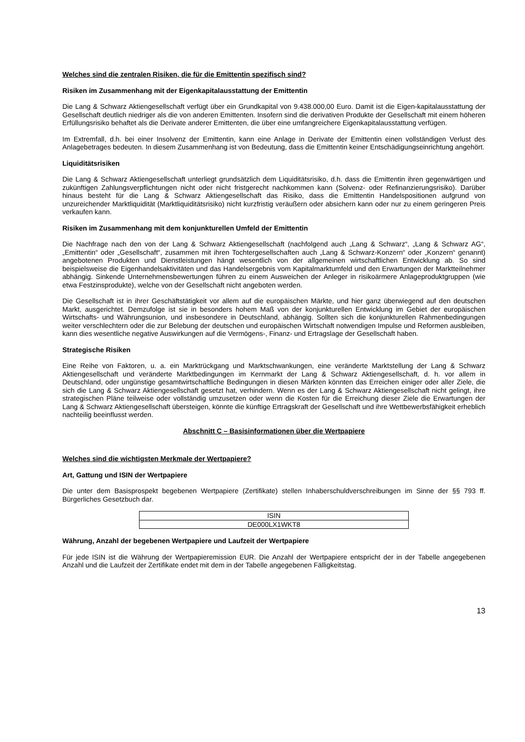Welches sind die zentralen Risiken, die für die Emittentin spezifisch sind?
Risiken im Zusammenhang mit der Eigenkapitalausstattung der Emittentin
Die Lang & Schwarz Aktiengesellschaft verfügt über ein Grundkapital von 9.438.000,00 Euro. Damit ist die Eigen-kapitalausstattung der Gesellschaft deutlich niedriger als die von anderen Emittenten. Insofern sind die derivativen Produkte der Gesellschaft mit einem höheren Erfüllungsrisiko behaftet als die Derivate anderer Emittenten, die über eine umfangreichere Eigenkapitalausstattung verfügen.
Im Extremfall, d.h. bei einer Insolvenz der Emittentin, kann eine Anlage in Derivate der Emittentin einen vollständigen Verlust des Anlagebetrages bedeuten. In diesem Zusammenhang ist von Bedeutung, dass die Emittentin keiner Entschädigungseinrichtung angehört.
Liquiditätsrisiken
Die Lang & Schwarz Aktiengesellschaft unterliegt grundsätzlich dem Liquiditätsrisiko, d.h. dass die Emittentin ihren gegenwärtigen und zukünftigen Zahlungsverpflichtungen nicht oder nicht fristgerecht nachkommen kann (Solvenz- oder Refinanzierungsrisiko). Darüber hinaus besteht für die Lang & Schwarz Aktiengesellschaft das Risiko, dass die Emittentin Handelspositionen aufgrund von unzureichender Marktliquidität (Marktliquiditätsrisiko) nicht kurzfristig veräußern oder absichern kann oder nur zu einem geringeren Preis verkaufen kann.
Risiken im Zusammenhang mit dem konjunkturellen Umfeld der Emittentin
Die Nachfrage nach den von der Lang & Schwarz Aktiengesellschaft (nachfolgend auch „Lang & Schwarz“, „Lang & Schwarz AG“, „Emittentin“ oder „Gesellschaft“, zusammen mit ihren Tochtergesellschaften auch „Lang & Schwarz-Konzern“ oder „Konzern“ genannt) angebotenen Produkten und Dienstleistungen hängt wesentlich von der allgemeinen wirtschaftlichen Entwicklung ab. So sind beispielsweise die Eigenhandelsaktivitäten und das Handelsergebnis vom Kapitalmarktumfeld und den Erwartungen der Marktteilnehmer abhängig. Sinkende Unternehmensbewertungen führen zu einem Ausweichen der Anleger in risikoärmere Anlageproduktgruppen (wie etwa Festzinsprodukte), welche von der Gesellschaft nicht angeboten werden.
Die Gesellschaft ist in ihrer Geschäftstätigkeit vor allem auf die europäischen Märkte, und hier ganz überwiegend auf den deutschen Markt, ausgerichtet. Demzufolge ist sie in besonders hohem Maß von der konjunkturellen Entwicklung im Gebiet der europäischen Wirtschafts- und Währungsunion, und insbesondere in Deutschland, abhängig. Sollten sich die konjunkturellen Rahmenbedingungen weiter verschlechtern oder die zur Belebung der deutschen und europäischen Wirtschaft notwendigen Impulse und Reformen ausbleiben, kann dies wesentliche negative Auswirkungen auf die Vermögens-, Finanz- und Ertragslage der Gesellschaft haben.
Strategische Risiken
Eine Reihe von Faktoren, u. a. ein Marktrückgang und Marktschwankungen, eine veränderte Marktstellung der Lang & Schwarz Aktiengesellschaft und veränderte Marktbedingungen im Kernmarkt der Lang & Schwarz Aktiengesellschaft, d. h. vor allem in Deutschland, oder ungünstige gesamtwirtschaftliche Bedingungen in diesen Märkten könnten das Erreichen einiger oder aller Ziele, die sich die Lang & Schwarz Aktiengesellschaft gesetzt hat, verhindern. Wenn es der Lang & Schwarz Aktiengesellschaft nicht gelingt, ihre strategischen Pläne teilweise oder vollständig umzusetzen oder wenn die Kosten für die Erreichung dieser Ziele die Erwartungen der Lang & Schwarz Aktiengesellschaft übersteigen, könnte die künftige Ertragskraft der Gesellschaft und ihre Wettbewerbsfähigkeit erheblich nachteilig beeinflusst werden.
Abschnitt C – Basisinformationen über die Wertpapiere
Welches sind die wichtigsten Merkmale der Wertpapiere?
Art, Gattung und ISIN der Wertpapiere
Die unter dem Basisprospekt begebenen Wertpapiere (Zertifikate) stellen Inhaberschuldverschreibungen im Sinne der §§ 793 ff. Bürgerliches Gesetzbuch dar.
| ISIN |
| DE000LX1WKT8 |
Währung, Anzahl der begebenen Wertpapiere und Laufzeit der Wertpapiere
Für jede ISIN ist die Währung der Wertpapieremission EUR. Die Anzahl der Wertpapiere entspricht der in der Tabelle angegebenen Anzahl und die Laufzeit der Zertifikate endet mit dem in der Tabelle angegebenen Fälligkeitstag.
13